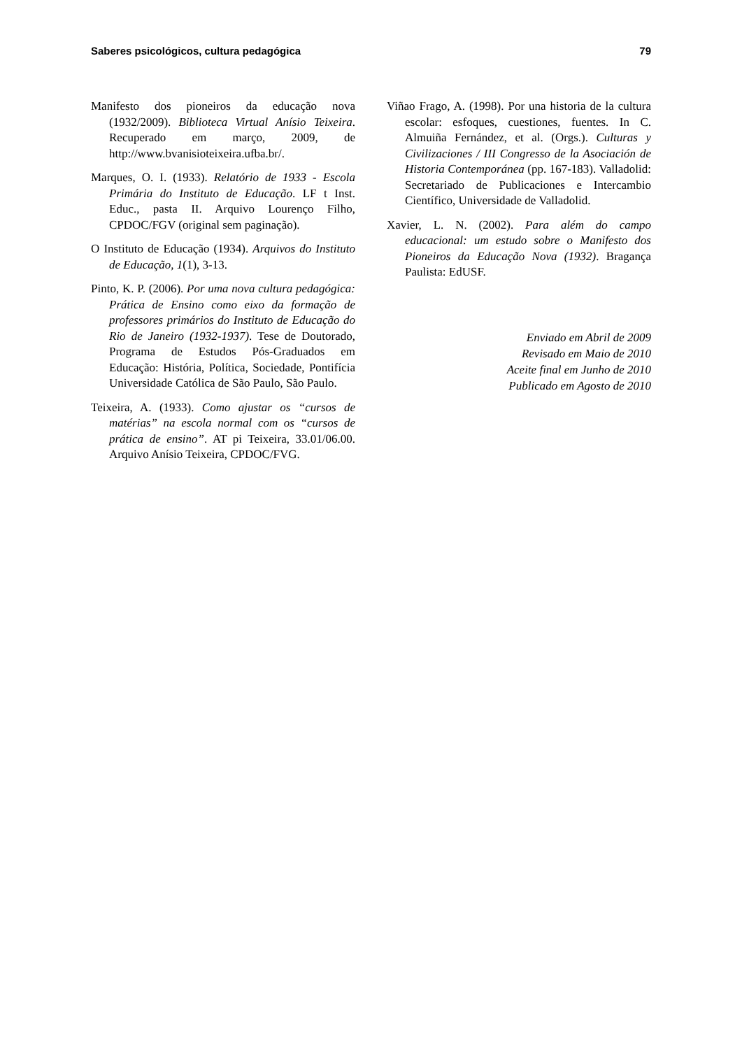Saberes psicológicos, cultura pedagógica 79
Manifesto dos pioneiros da educação nova (1932/2009). Biblioteca Virtual Anísio Teixeira. Recuperado em março, 2009, de http://www.bvanisioteixeira.ufba.br/.
Marques, O. I. (1933). Relatório de 1933 - Escola Primária do Instituto de Educação. LF t Inst. Educ., pasta II. Arquivo Lourenço Filho, CPDOC/FGV (original sem paginação).
O Instituto de Educação (1934). Arquivos do Instituto de Educação, 1(1), 3-13.
Pinto, K. P. (2006). Por uma nova cultura pedagógica: Prática de Ensino como eixo da formação de professores primários do Instituto de Educação do Rio de Janeiro (1932-1937). Tese de Doutorado, Programa de Estudos Pós-Graduados em Educação: História, Política, Sociedade, Pontifícia Universidade Católica de São Paulo, São Paulo.
Teixeira, A. (1933). Como ajustar os “cursos de matérias” na escola normal com os “cursos de prática de ensino”. AT pi Teixeira, 33.01/06.00. Arquivo Anísio Teixeira, CPDOC/FVG.
Viñao Frago, A. (1998). Por una historia de la cultura escolar: esfoques, cuestiones, fuentes. In C. Almuiña Fernández, et al. (Orgs.). Culturas y Civilizaciones / III Congresso de la Asociación de Historia Contemporánea (pp. 167-183). Valladolid: Secretariado de Publicaciones e Intercambio Científico, Universidade de Valladolid.
Xavier, L. N. (2002). Para além do campo educacional: um estudo sobre o Manifesto dos Pioneiros da Educação Nova (1932). Bragança Paulista: EdUSF.
Enviado em Abril de 2009
Revisado em Maio de 2010
Aceite final em Junho de 2010
Publicado em Agosto de 2010